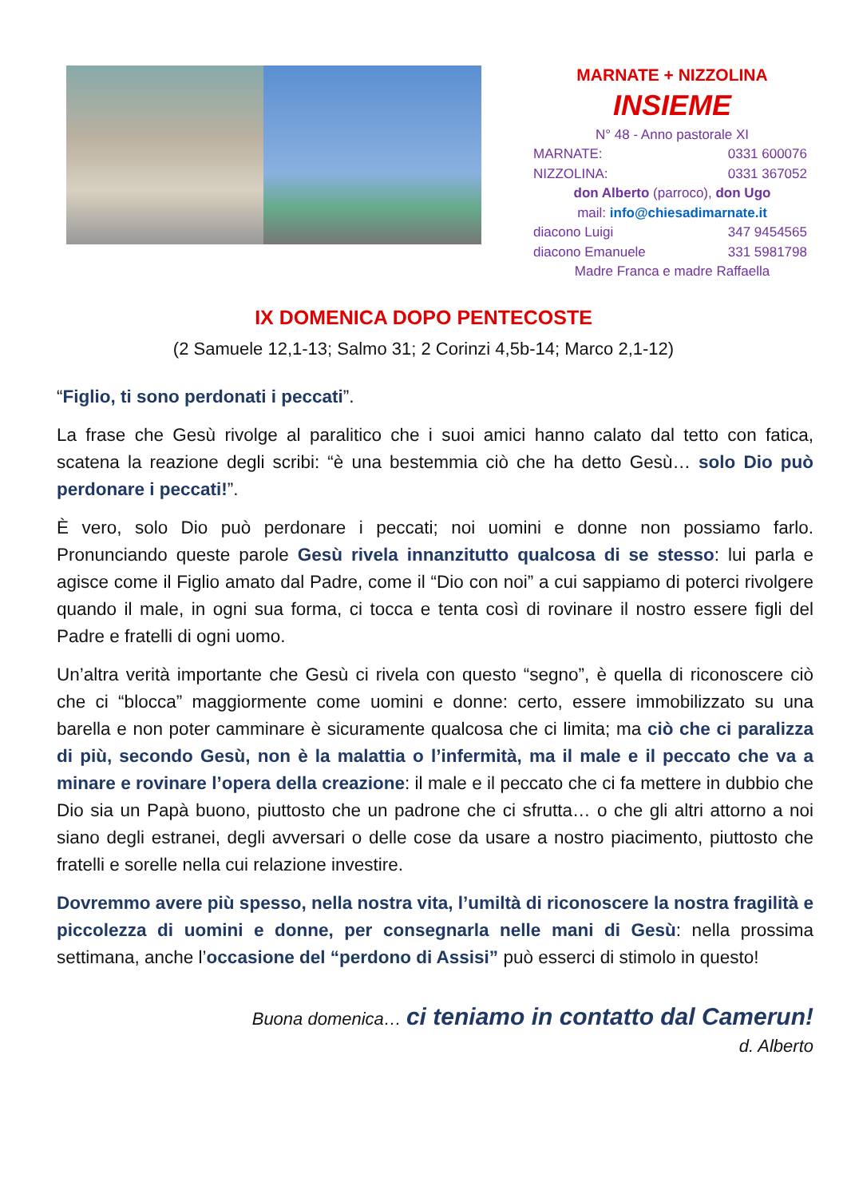MARNATE + NIZZOLINA
INSIEME
N° 48 - Anno pastorale XI
MARNATE: 0331 600076
NIZZOLINA: 0331 367052
don Alberto (parroco), don Ugo
mail: info@chiesadimarnate.it
diacono Luigi 347 9454565
diacono Emanuele 331 5981798
Madre Franca e madre Raffaella
IX DOMENICA DOPO PENTECOSTE
(2 Samuele 12,1-13; Salmo 31; 2 Corinzi 4,5b-14; Marco 2,1-12)
“Figlio, ti sono perdonati i peccati”.
La frase che Gesù rivolge al paralitico che i suoi amici hanno calato dal tetto con fatica, scatena la reazione degli scribi: “è una bestemmia ciò che ha detto Gesù… solo Dio può perdonare i peccati!”.
È vero, solo Dio può perdonare i peccati; noi uomini e donne non possiamo farlo. Pronunciando queste parole Gesù rivela innanzitutto qualcosa di se stesso: lui parla e agisce come il Figlio amato dal Padre, come il “Dio con noi” a cui sappiamo di poterci rivolgere quando il male, in ogni sua forma, ci tocca e tenta così di rovinare il nostro essere figli del Padre e fratelli di ogni uomo.
Un’altra verità importante che Gesù ci rivela con questo “segno”, è quella di riconoscere ciò che ci “blocca” maggiormente come uomini e donne: certo, essere immobilizzato su una barella e non poter camminare è sicuramente qualcosa che ci limita; ma ciò che ci paralizza di più, secondo Gesù, non è la malattia o l’infermità, ma il male e il peccato che va a minare e rovinare l’opera della creazione: il male e il peccato che ci fa mettere in dubbio che Dio sia un Papà buono, piuttosto che un padrone che ci sfrutta… o che gli altri attorno a noi siano degli estranei, degli avversari o delle cose da usare a nostro piacimento, piuttosto che fratelli e sorelle nella cui relazione investire.
Dovremmo avere più spesso, nella nostra vita, l’umiltà di riconoscere la nostra fragilità e piccolezza di uomini e donne, per consegnarla nelle mani di Gesù: nella prossima settimana, anche l’occasione del “perdono di Assisi” può esserci di stimolo in questo!
Buona domenica… ci teniamo in contatto dal Camerun!
d. Alberto